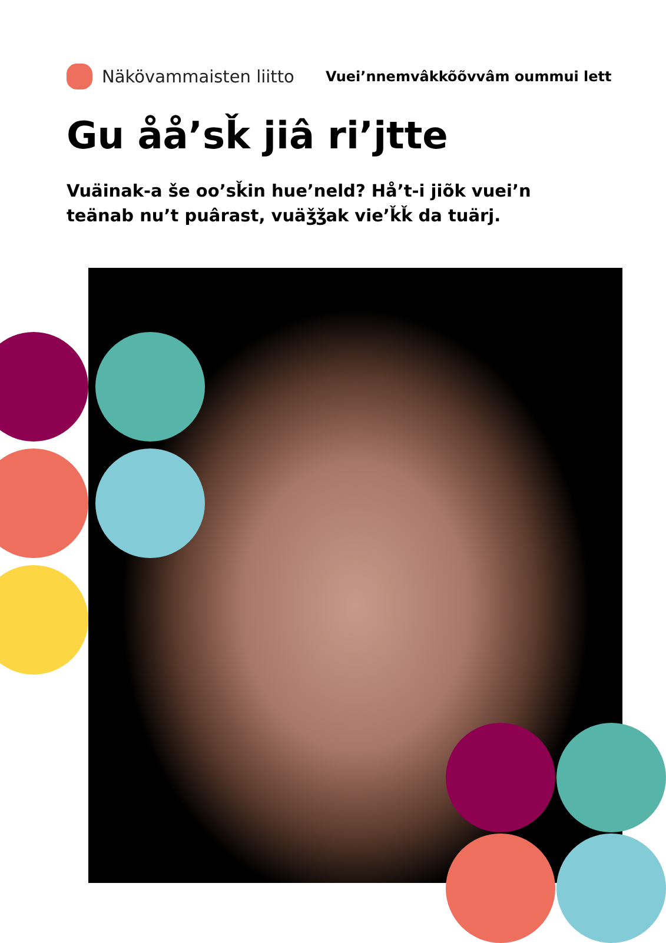Näkövammaisten liitto
Vuei’nnemvâkkõõvvâm oummui lett
Gu åå’sǩ jiâ ri’jtte
Vuäinak-a še oo’sǩin hue’neld? Hå’t-i jiõk vuei’n
teänab nu’t puârast, vuäǯǯak vie’ǩǩ da tuärj.